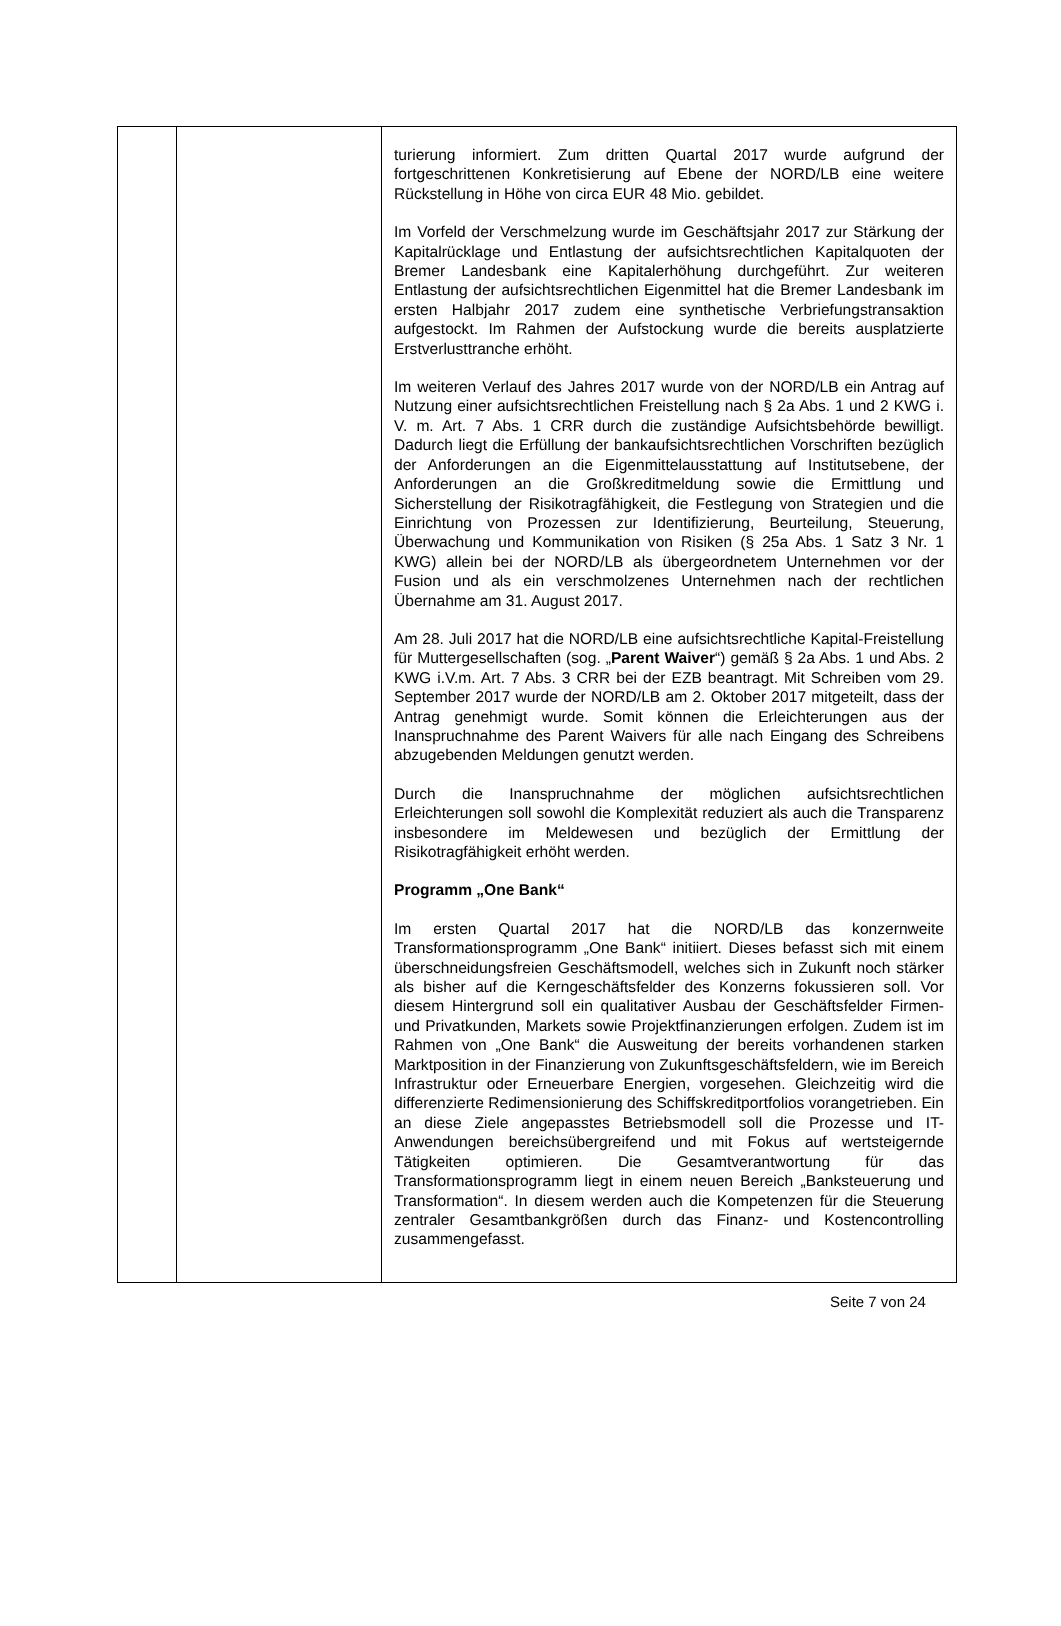| | | turierung informiert. Zum dritten Quartal 2017 wurde aufgrund der fortgeschrittenen Konkretisierung auf Ebene der NORD/LB eine weitere Rückstellung in Höhe von circa EUR 48 Mio. gebildet. Im Vorfeld der Verschmelzung wurde im Geschäftsjahr 2017 zur Stärkung der Kapitalrücklage und Entlastung der aufsichtsrechtlichen Kapitalquoten der Bremer Landesbank eine Kapitalerhöhung durchgeführt. Zur weiteren Entlastung der aufsichtsrechtlichen Eigenmittel hat die Bremer Landesbank im ersten Halbjahr 2017 zudem eine synthetische Verbriefungstransaktion aufgestockt. Im Rahmen der Aufstockung wurde die bereits ausplatzierte Erstverlusttranche erhöht. Im weiteren Verlauf des Jahres 2017 wurde von der NORD/LB ein Antrag auf Nutzung einer aufsichtsrechtlichen Freistellung nach § 2a Abs. 1 und 2 KWG i. V. m. Art. 7 Abs. 1 CRR durch die zuständige Aufsichtsbehörde bewilligt. Dadurch liegt die Erfüllung der bankaufsichtsrechtlichen Vorschriften bezüglich der Anforderungen an die Eigenmittelausstattung auf Institutsebene, der Anforderungen an die Großkreditmeldung sowie die Ermittlung und Sicherstellung der Risikotragfähigkeit, die Festlegung von Strategien und die Einrichtung von Prozessen zur Identifizierung, Beurteilung, Steuerung, Überwachung und Kommunikation von Risiken (§ 25a Abs. 1 Satz 3 Nr. 1 KWG) allein bei der NORD/LB als übergeordnetem Unternehmen vor der Fusion und als ein verschmolzenes Unternehmen nach der rechtlichen Übernahme am 31. August 2017. Am 28. Juli 2017 hat die NORD/LB eine aufsichtsrechtliche Kapital-Freistellung für Muttergesellschaften (sog. „ Parent Waiver “) gemäß § 2a Abs. 1 und Abs. 2 KWG i.V.m. Art. 7 Abs. 3 CRR bei der EZB beantragt. Mit Schreiben vom 29. September 2017 wurde der NORD/LB am 2. Oktober 2017 mitgeteilt, dass der Antrag genehmigt wurde. Somit können die Erleichterungen aus der Inanspruchnahme des Parent Waivers für alle nach Eingang des Schreibens abzugebenden Meldungen genutzt werden. Durch die Inanspruchnahme der möglichen aufsichtsrechtlichen Erleichterungen soll sowohl die Komplexität reduziert als auch die Transparenz insbesondere im Meldewesen und bezüglich der Ermittlung der Risikotragfähigkeit erhöht werden. Programm „One Bank“ Im ersten Quartal 2017 hat die NORD/LB das konzernweite Transformationsprogramm „One Bank“ initiiert. Dieses befasst sich mit einem überschneidungsfreien Geschäftsmodell, welches sich in Zukunft noch stärker als bisher auf die Kerngeschäftsfelder des Konzerns fokussieren soll. Vor diesem Hintergrund soll ein qualitativer Ausbau der Geschäftsfelder Firmen- und Privatkunden, Markets sowie Projektfinanzierungen erfolgen. Zudem ist im Rahmen von „One Bank“ die Ausweitung der bereits vorhandenen starken Marktposition in der Finanzierung von Zukunftsgeschäftsfeldern, wie im Bereich Infrastruktur oder Erneuerbare Energien, vorgesehen. Gleichzeitig wird die differenzierte Redimensionierung des Schiffskreditportfolios vorangetrieben. Ein an diese Ziele angepasstes Betriebsmodell soll die Prozesse und IT-Anwendungen bereichsübergreifend und mit Fokus auf wertsteigernde Tätigkeiten optimieren. Die Gesamtverantwortung für das Transformationsprogramm liegt in einem neuen Bereich „Banksteuerung und Transformation“. In diesem werden auch die Kompetenzen für die Steuerung zentraler Gesamtbankgrößen durch das Finanz- und Kostencontrolling zusammengefasst. |
Seite 7 von 24